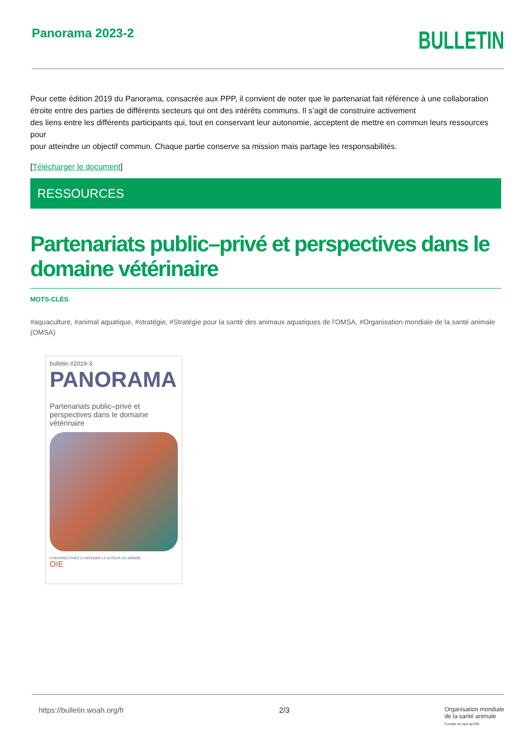Panorama 2023-2
BULLETIN
Pour cette édition 2019 du Panorama, consacrée aux PPP, il convient de noter que le partenariat fait référence à une collaboration étroite entre des parties de différents secteurs qui ont des intérêts communs. Il s’agit de construire activement
des liens entre les différents participants qui, tout en conservant leur autonomie, acceptent de mettre en commun leurs ressources pour
pour atteindre un objectif commun. Chaque partie conserve sa mission mais partage les responsabilités.
[Télécharger le document]
RESSOURCES
Partenariats public–privé et perspectives dans le domaine vétérinaire
MOTS-CLÉS
#aquaculture, #animal aquatique, #stratégie, #Stratégie pour la santé des animaux aquatiques de l'OMSA, #Organisation mondiale de la santé animale (OMSA)
bulletin #2019-3
PANORAMA
Partenariats public–privé et perspectives dans le domaine vétérinaire
# PERSPECTIVES | # DOSSIER | # AUTOUR DU MONDE
OIE
https://bulletin.woah.org/fr 2/3 Organisation mondiale
de la santé animale
Fondée en tant qu’OIE